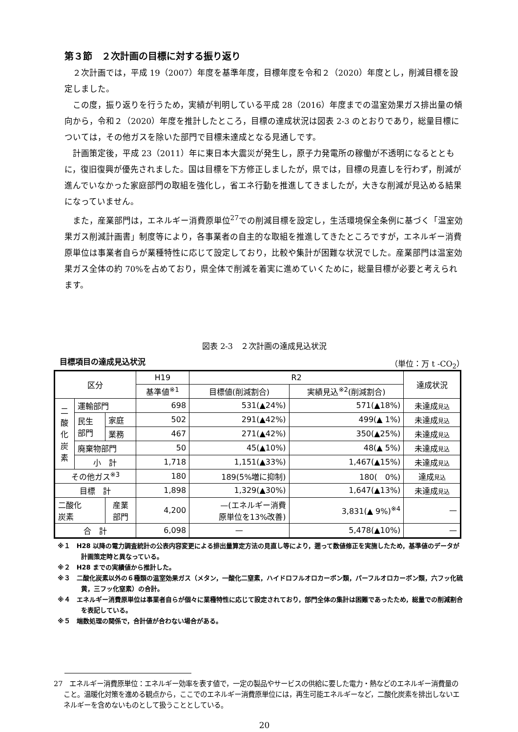第３節　２次計画の目標に対する振り返り
２次計画では，平成 19（2007）年度を基準年度，目標年度を令和２（2020）年度とし，削減目標を設定しました。
この度，振り返りを行うため，実績が判明している平成 28（2016）年度までの温室効果ガス排出量の傾向から，令和２（2020）年度を推計したところ，目標の達成状況は図表 2-3 のとおりであり，総量目標については，その他ガスを除いた部門で目標未達成となる見通しです。
計画策定後，平成 23（2011）年に東日本大震災が発生し，原子力発電所の稼働が不透明になるとともに，復旧復興が優先されました。国は目標を下方修正しましたが，県では，目標の見直しを行わず，削減が進んでいなかった家庭部門の取組を強化し，省エネ行動を推進してきましたが，大きな削減が見込める結果になっていません。
また，産業部門は，エネルギー消費原単位<sup>27</sup>での削減目標を設定し，生活環境保全条例に基づく「温室効果ガス削減計画書」制度等により，各事業者の自主的な取組を推進してきたところですが，エネルギー消費原単位は事業者自らが業種特性に応じて設定しており，比較や集計が困難な状況でした。産業部門は温室効果ガス全体の約 70%を占めており，県全体で削減を着実に進めていくために，総量目標が必要と考えられます。
図表 2-3　２次計画の達成見込状況
目標項目の達成見込状況 （単位：万 t -CO<sub>2</sub>）
| 区分 | | | H19 | R2 | | 達成状況 |
| --- | --- | --- | --- | --- | --- | --- |
| | | | 基準値<sup>※1</sup> | 目標値(削減割合) | 実績見込<sup>※2</sup>(削減割合) | |
| 二 酸 化 炭 素 | 運輸部門 | | 698 | 531(▲24%) | 571(▲18%) | 未達成 見込 |
| | 民生 部門 | 家庭 | 502 | 291(▲42%) | 499(▲ 1%) | 未達成 見込 |
| | | 業務 | 467 | 271(▲42%) | 350(▲25%) | 未達成 見込 |
| | 廃棄物部門 | | 50 | 45(▲10%) | 48(▲ 5%) | 未達成 見込 |
| | 小 計 | | 1,718 | 1,151(▲33%) | 1,467(▲15%) | 未達成 見込 |
| その他ガス<sup>※3</sup> | | | 180 | 189(5%増に抑制) | 180( 0%) | 達成 見込 |
| 目標 計 | | | 1,898 | 1,329(▲30%) | 1,647(▲13%) | 未達成 見込 |
| 二酸化 炭素 | | 産業 部門 | 4,200 | —(エネルギー消費 原単位を13%改善) | 3,831(▲ 9%)<sup>※4</sup> | — |
| 合 計 | | | 6,098 | — | 5,478(▲10%) | — |
※１　H28 以降の電力調査統計の公表内容変更による排出量算定方法の見直し等により，遡って数値修正を実施したため，基準値のデータが計画策定時と異なっている。
※２　H28 までの実績値から推計した。
※３　二酸化炭素以外の６種類の温室効果ガス（メタン，一酸化二窒素，ハイドロフルオロカーボン類，パーフルオロカーボン類，六フッ化硫黄，三フッ化窒素）の合計。
※４　エネルギー消費原単位は事業者自らが個々に業種特性に応じて設定されており，部門全体の集計は困難であったため，総量での削減割合を表記している。
※５　端数処理の関係で，合計値が合わない場合がある。
27　エネルギー消費原単位：エネルギー効率を表す値で，一定の製品やサービスの供給に要した電力・熱などのエネルギー消費量のこと。温暖化対策を進める観点から，ここでのエネルギー消費原単位には，再生可能エネルギーなど，二酸化炭素を排出しないエネルギーを含めないものとして扱うこととしている。
20